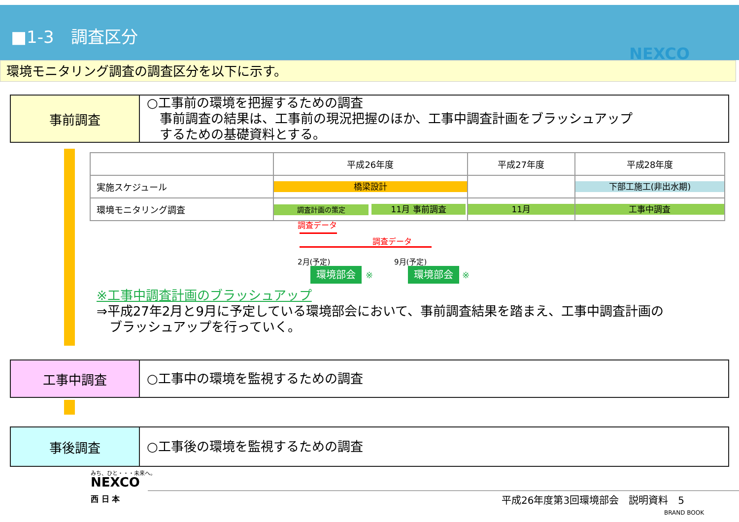■1-3　調査区分
NEXCO
環境モニタリング調査の調査区分を以下に示す。
事前調査
○工事前の環境を把握するための調査
　事前調査の結果は、工事前の現況把握のほか、工事中調査計画をブラッシュアップ
　するための基礎資料とする。
| | 平成26年度 | 平成27年度 | 平成28年度 |
| --- | --- | --- | --- |
| 実施スケジュール | 橋梁設計 | | 下部工施工(非出水期) |
| 環境モニタリング調査 | 調査計画の策定 11月 事前調査 | 11月 | 工事中調査 |
調査データ
調査データ
2月(予定) 9月(予定)
環境部会 ※ 環境部会 ※
※工事中調査計画のブラッシュアップ
⇒平成27年2月と9月に予定している環境部会において、事前調査結果を踏まえ、工事中調査計画の
　ブラッシュアップを行っていく。
工事中調査
○工事中の環境を監視するための調査
事後調査
○工事後の環境を監視するための調査
みち、ひと・・・未来へ。
NEXCO
西 日 本
平成26年度第3回環境部会　説明資料　5
BRAND BOOK